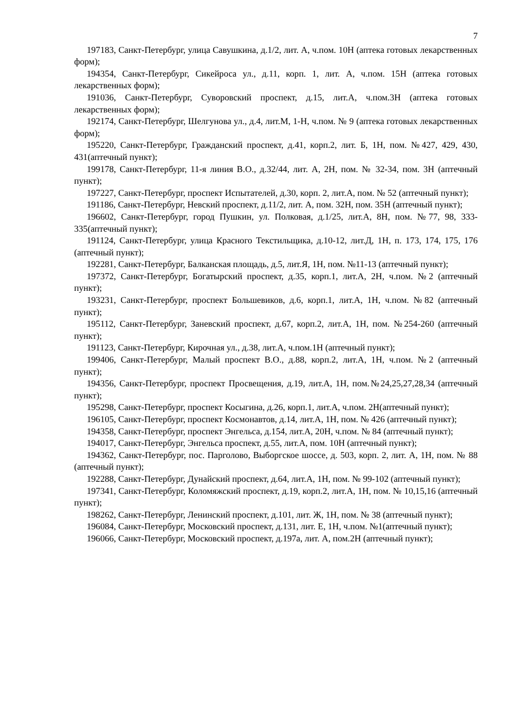7
197183, Санкт-Петербург, улица Савушкина, д.1/2, лит. А, ч.пом. 10Н (аптека готовых лекарственных форм);
194354, Санкт-Петербург, Сикейроса ул., д.11, корп. 1, лит. А, ч.пом. 15Н (аптека готовых лекарственных форм);
191036, Санкт-Петербург, Суворовский проспект, д.15, лит.А, ч.пом.3Н (аптека готовых лекарственных форм);
192174, Санкт-Петербург, Шелгунова ул., д.4, лит.М, 1-Н, ч.пом. № 9 (аптека готовых лекарственных форм);
195220, Санкт-Петербург, Гражданский проспект, д.41, корп.2, лит. Б, 1Н, пом. №427, 429, 430, 431(аптечный пункт);
199178, Санкт-Петербург, 11-я линия В.О., д.32/44, лит. А, 2Н, пом. № 32-34, пом. 3Н (аптечный пункт);
197227, Санкт-Петербург, проспект Испытателей, д.30, корп. 2, лит.А, пом. № 52 (аптечный пункт);
191186, Санкт-Петербург, Невский проспект, д.11/2, лит. А, пом. 32Н, пом. 35Н (аптечный пункт);
196602, Санкт-Петербург, город Пушкин, ул. Полковая, д.1/25, лит.А, 8Н, пом. №77, 98, 333-335(аптечный пункт);
191124, Санкт-Петербург, улица Красного Текстильщика, д.10-12, лит.Д, 1Н, п. 173, 174, 175, 176 (аптечный пункт);
192281, Санкт-Петербург, Балканская площадь, д.5, лит.Я, 1Н, пом. №11-13 (аптечный пункт);
197372, Санкт-Петербург, Богатырский проспект, д.35, корп.1, лит.А, 2Н, ч.пом. №2 (аптечный пункт);
193231, Санкт-Петербург, проспект Большевиков, д.6, корп.1, лит.А, 1Н, ч.пом. №82 (аптечный пункт);
195112, Санкт-Петербург, Заневский проспект, д.67, корп.2, лит.А, 1Н, пом. №254-260 (аптечный пункт);
191123, Санкт-Петербург, Кирочная ул., д.38, лит.А, ч.пом.1Н (аптечный пункт);
199406, Санкт-Петербург, Малый проспект В.О., д.88, корп.2, лит.А, 1Н, ч.пом. №2 (аптечный пункт);
194356, Санкт-Петербург, проспект Просвещения, д.19, лит.А, 1Н, пом.№24,25,27,28,34 (аптечный пункт);
195298, Санкт-Петербург, проспект Косыгина, д.26, корп.1, лит.А, ч.пом. 2Н(аптечный пункт);
196105, Санкт-Петербург, проспект Космонавтов, д.14, лит.А, 1Н, пом. № 426 (аптечный пункт);
194358, Санкт-Петербург, проспект Энгельса, д.154, лит.А, 20Н, ч.пом. № 84 (аптечный пункт);
194017, Санкт-Петербург, Энгельса проспект, д.55, лит.А, пом. 10Н (аптечный пункт);
194362, Санкт-Петербург, пос. Парголово, Выборгское шоссе, д. 503, корп. 2, лит. А, 1Н, пом. № 88 (аптечный пункт);
192288, Санкт-Петербург, Дунайский проспект, д.64, лит.А, 1Н, пом. № 99-102 (аптечный пункт);
197341, Санкт-Петербург, Коломяжский проспект, д.19, корп.2, лит.А, 1Н, пом. № 10,15,16 (аптечный пункт);
198262, Санкт-Петербург, Ленинский проспект, д.101, лит. Ж, 1Н, пом. № 38 (аптечный пункт);
196084, Санкт-Петербург, Московский проспект, д.131, лит. Е, 1Н, ч.пом. №1(аптечный пункт);
196066, Санкт-Петербург, Московский проспект, д.197а, лит. А, пом.2Н (аптечный пункт);